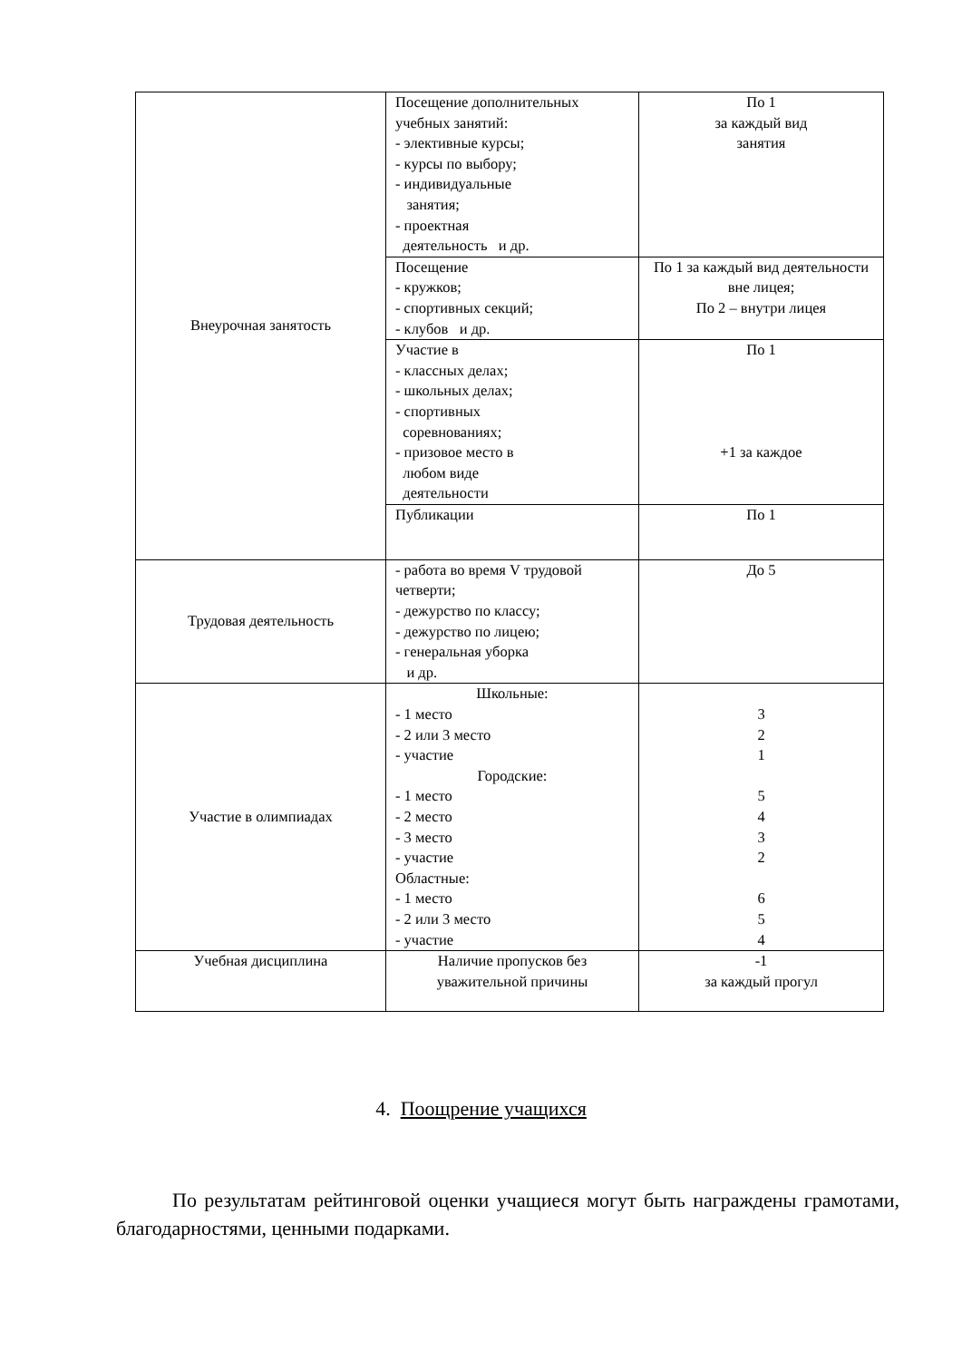| Внеурочная занятость | Посещение дополнительных учебных занятий: - элективные курсы; - курсы по выбору; - индивидуальные занятия; - проектная деятельность и др. | По 1 за каждый вид занятия |
| | Посещение - кружков; - спортивных секций; - клубов и др. | По 1 за каждый вид деятельности вне лицея; По 2 – внутри лицея |
| | Участие в - классных делах; - школьных делах; - спортивных соревнованиях; - призовое место в любом виде деятельности | По 1 +1 за каждое |
| | Публикации | По 1 |
| Трудовая деятельность | - работа во время V трудовой четверти; - дежурство по классу; - дежурство по лицею; - генеральная уборка и др. | До 5 |
| Участие в олимпиадах | Школьные: - 1 место - 2 или 3 место - участие Городские: - 1 место - 2 место - 3 место - участие Областные: - 1 место - 2 или 3 место - участие | 3 2 1 5 4 3 2 6 5 4 |
| Учебная дисциплина | Наличие пропусков без уважительной причины | -1 за каждый прогул |
4. Поощрение учащихся
По результатам рейтинговой оценки учащиеся могут быть награждены грамотами, благодарностями, ценными подарками.